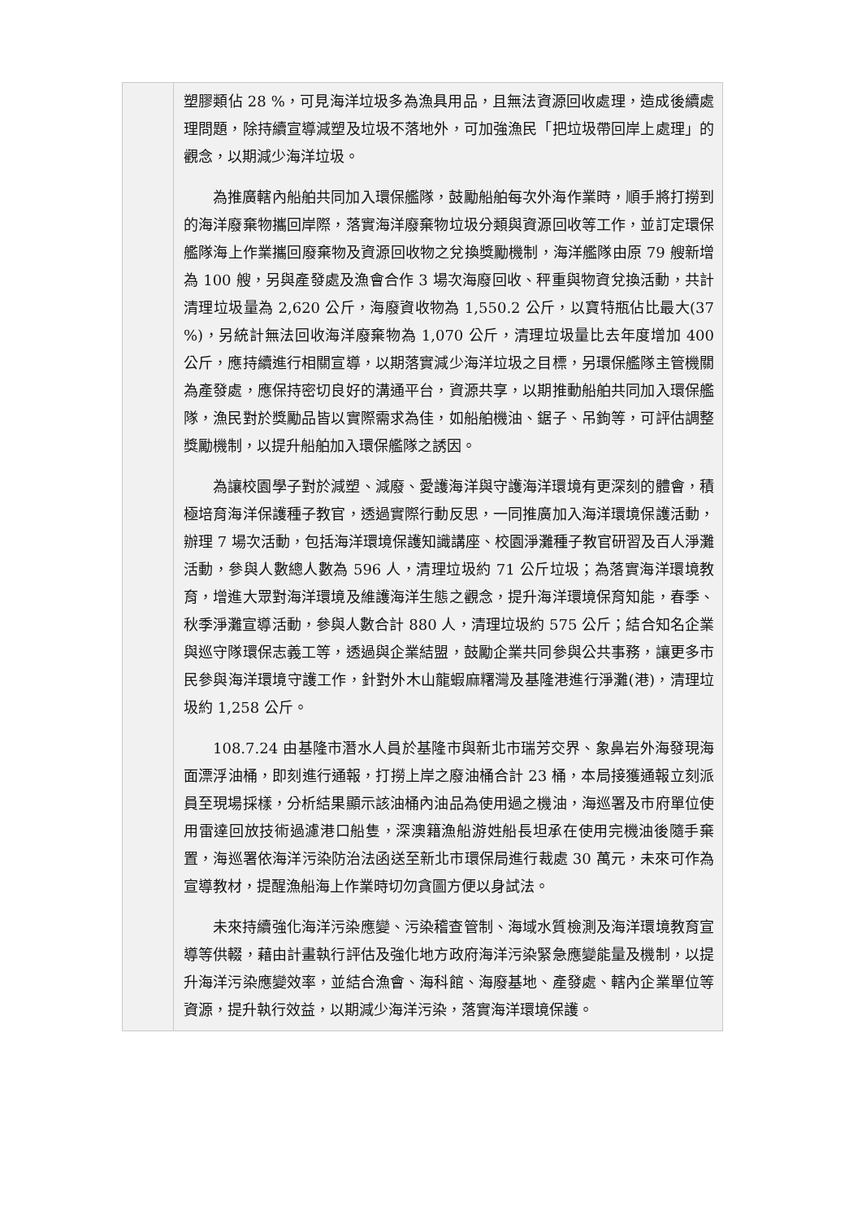| | 塑膠類佔 28 %，可見海洋垃圾多為漁具用品，且無法資源回收處理，造成後續處理問題，除持續宣導減塑及垃圾不落地外，可加強漁民「把垃圾帶回岸上處理」的觀念，以期減少海洋垃圾。 為推廣轄內船舶共同加入環保艦隊，鼓勵船舶每次外海作業時，順手將打撈到的海洋廢棄物攜回岸際，落實海洋廢棄物垃圾分類與資源回收等工作，並訂定環保艦隊海上作業攜回廢棄物及資源回收物之兌換獎勵機制，海洋艦隊由原 79 艘新增為 100 艘，另與產發處及漁會合作 3 場次海廢回收、秤重與物資兌換活動，共計清理垃圾量為 2,620 公斤，海廢資收物為 1,550.2 公斤，以寶特瓶佔比最大(37 %)，另統計無法回收海洋廢棄物為 1,070 公斤，清理垃圾量比去年度增加 400 公斤，應持續進行相關宣導，以期落實減少海洋垃圾之目標，另環保艦隊主管機關為產發處，應保持密切良好的溝通平台，資源共享，以期推動船舶共同加入環保艦隊，漁民對於獎勵品皆以實際需求為佳，如船舶機油、鋸子、吊鉤等，可評估調整獎勵機制，以提升船舶加入環保艦隊之誘因。 為讓校園學子對於減塑、減廢、愛護海洋與守護海洋環境有更深刻的體會，積極培育海洋保護種子教官，透過實際行動反思，一同推廣加入海洋環境保護活動，辦理 7 場次活動，包括海洋環境保護知識講座、校園淨灘種子教官研習及百人淨灘活動，參與人數總人數為 596 人，清理垃圾約 71 公斤垃圾；為落實海洋環境教育，增進大眾對海洋環境及維護海洋生態之觀念，提升海洋環境保育知能，春季、秋季淨灘宣導活動，參與人數合計 880 人，清理垃圾約 575 公斤；結合知名企業與巡守隊環保志義工等，透過與企業結盟，鼓勵企業共同參與公共事務，讓更多市民參與海洋環境守護工作，針對外木山龍蝦麻糬灣及基隆港進行淨灘(港)，清理垃圾約 1,258 公斤。 108.7.24 由基隆市潛水人員於基隆市與新北市瑞芳交界、象鼻岩外海發現海面漂浮油桶，即刻進行通報，打撈上岸之廢油桶合計 23 桶，本局接獲通報立刻派員至現場採樣，分析結果顯示該油桶內油品為使用過之機油，海巡署及市府單位使用雷達回放技術過濾港口船隻，深澳籍漁船游姓船長坦承在使用完機油後隨手棄置，海巡署依海洋污染防治法函送至新北市環保局進行裁處 30 萬元，未來可作為宣導教材，提醒漁船海上作業時切勿貪圖方便以身試法。 未來持續強化海洋污染應變、污染稽查管制、海域水質檢測及海洋環境教育宣導等供輟，藉由計畫執行評估及強化地方政府海洋污染緊急應變能量及機制，以提升海洋污染應變效率，並結合漁會、海科館、海廢基地、產發處、轄內企業單位等資源，提升執行效益，以期減少海洋污染，落實海洋環境保護。 |